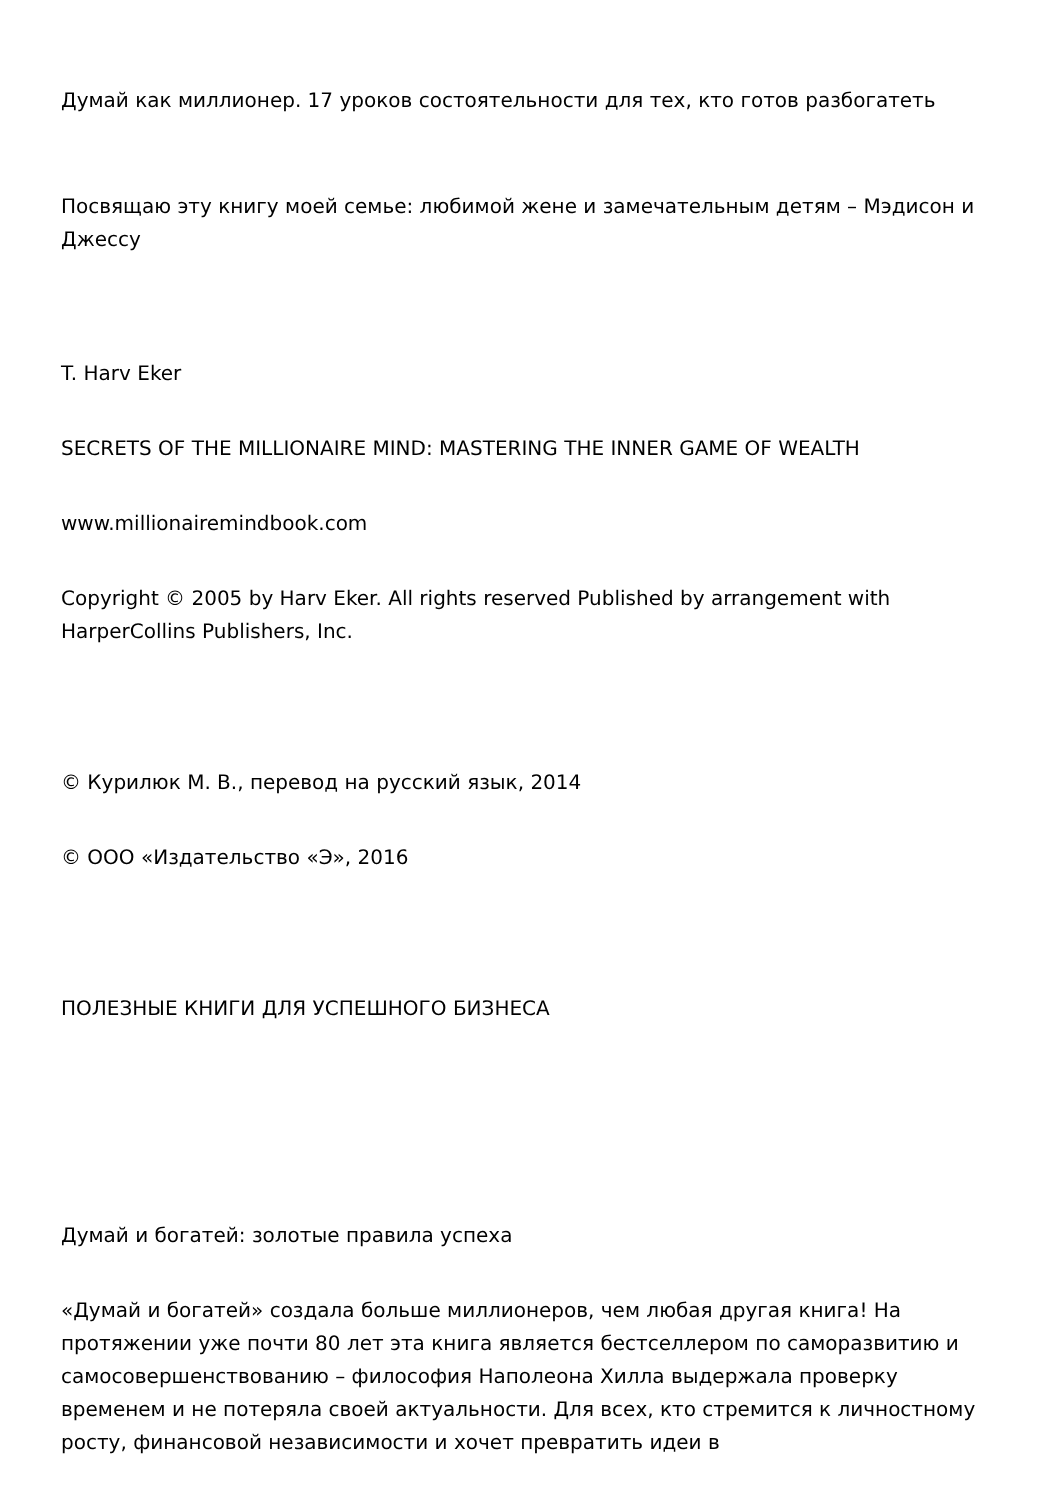Думай как миллионер. 17 уроков состоятельности для тех, кто готов разбогатеть
Посвящаю эту книгу моей семье: любимой жене и замечательным детям – Мэдисон и Джессу
T. Harv Eker
SECRETS OF THE MILLIONAIRE MIND: MASTERING THE INNER GAME OF WEALTH
www.millionairemindbook.com
Copyright © 2005 by Harv Eker. All rights reserved Published by arrangement with HarperCollins Publishers, Inc.
© Курилюк М. В., перевод на русский язык, 2014
© ООО «Издательство «Э», 2016
ПОЛЕЗНЫЕ КНИГИ ДЛЯ УСПЕШНОГО БИЗНЕСА
Думай и богатей: золотые правила успеха
«Думай и богатей» создала больше миллионеров, чем любая другая книга! На протяжении уже почти 80 лет эта книга является бестселлером по саморазвитию и самосовершенствованию – философия Наполеона Хилла выдержала проверку временем и не потеряла своей актуальности. Для всех, кто стремится к личностному росту, финансовой независимости и хочет превратить идеи в